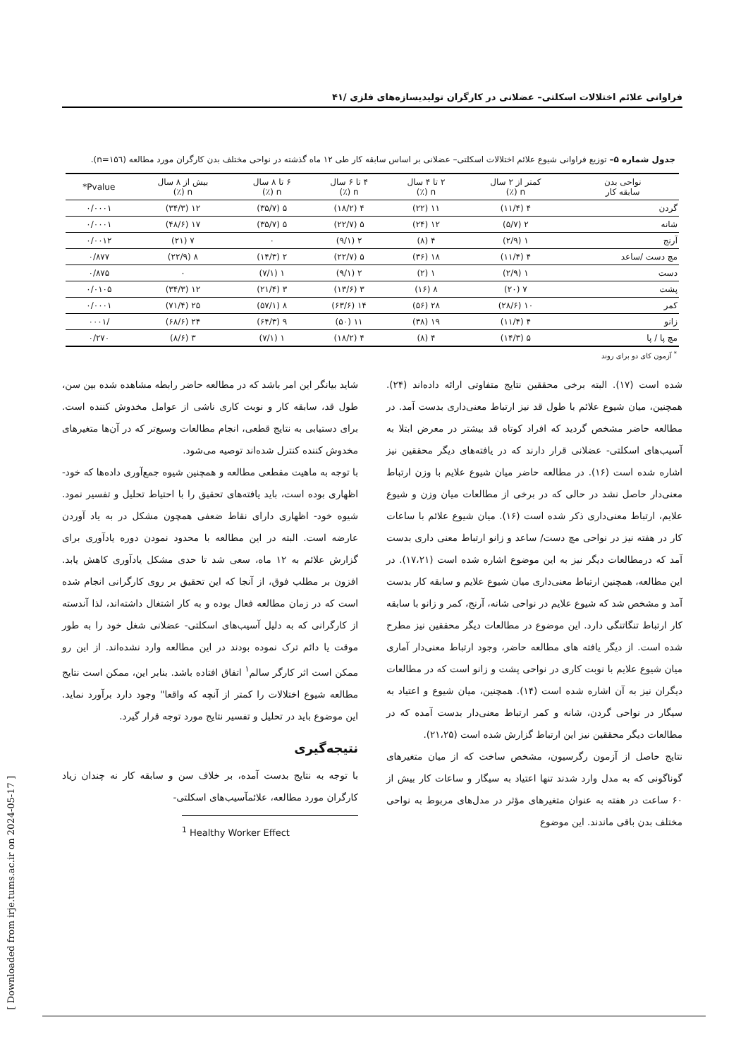فراوانی علائم اختلالات اسکلتی– عضلانی در کارگران تولیدیسازه‌های فلزی /۴۱
جدول شماره ۵– توزیع فراوانی شیوع علائم اختلالات اسکلتی– عضلانی بر اساس سابقه کار طی ۱۲ ماه گذشته در نواحی مختلف بدن کارگران مورد مطالعه (n=۱۵٦).
| نواحی بدن سابقه کار | کمتر از ۲ سال n (٪) | ۲ تا ۴ سال n (٪) | ۴ تا ۶ سال n (٪) | ۶ تا ۸ سال n (٪) | بیش از ۸ سال n (٪) | Pvalue* |
| --- | --- | --- | --- | --- | --- | --- |
| گردن | ۴ (۱۱/۴) | ۱۱ (۲۲) | ۴ (۱۸/۲) | ۵ (۳۵/۷) | ۱۲ (۳۴/۳) | ۰/۰۰۰۱ |
| شانه | ۲ (۵/۷) | ۱۲ (۲۴) | ۵ (۲۲/۷) | ۵ (۳۵/۷) | ۱۷ (۴۸/۶) | ۰/۰۰۰۱ |
| آرنج | ۱ (۲/۹) | ۴ (۸) | ۲ (۹/۱) | ۰ | ۷ (۲۱) | ۰/۰۰۱۲ |
| مچ دست /ساعد | ۴ (۱۱/۴) | ۱۸ (۳۶) | ۵ (۲۲/۷) | ۲ (۱۴/۳) | ۸ (۲۲/۹) | ۰/۸۷۷ |
| دست | ۱ (۲/۹) | ۱ (۲) | ۲ (۹/۱) | ۱ (۷/۱) | ۰ | ۰/۸۷۵ |
| پشت | ۷ (۲۰) | ۸ (۱۶) | ۳ (۱۳/۶) | ۳ (۲۱/۴) | ۱۲ (۳۴/۳) | ۰/۰۱۰۵ |
| کمر | ۱۰ (۲۸/۶) | ۲۸ (۵۶) | ۱۴ (۶۳/۶) | ۸ (۵۷/۱) | ۲۵ (۷۱/۴) | ۰/۰۰۰۱ |
| زانو | ۴ (۱۱/۴) | ۱۹ (۳۸) | ۱۱ (۵۰) | ۹ (۶۴/۳) | ۲۴ (۶۸/۶) | /۰۰۰۱ |
| مچ پا / پا | ۵ (۱۴/۳) | ۴ (۸) | ۴ (۱۸/۲) | ۱ (۷/۱) | ۳ (۸/۶) | ۰/۲۷۰ |
<sup>*</sup> آزمون کای دو برای روند
شده است (۱۷). البته برخی محققین نتایج متفاوتی ارائه داده‌اند (۲۴). همچنین، میان شیوع علائم با طول قد نیز ارتباط معنی‌داری بدست آمد. در مطالعه حاضر مشخص گردید که افراد کوتاه قد بیشتر در معرض ابتلا به آسیب‌های اسکلتی- عضلانی قرار دارند که در یافته‌های دیگر محققین نیز اشاره شده است (۱۶). در مطالعه حاضر میان شیوع علایم با وزن ارتباط معنی‌دار حاصل نشد در حالی که در برخی از مطالعات میان وزن و شیوع علایم، ارتباط معنی‌داری ذکر شده است (۱۶). میان شیوع علائم با ساعات کار در هفته نیز در نواحی مچ دست/ ساعد و زانو ارتباط معنی داری بدست آمد که درمطالعات دیگر نیز به این موضوع اشاره شده است (۱۷،۲۱). در این مطالعه، همچنین ارتباط معنی‌داری میان شیوع علایم و سابقه کار بدست آمد و مشخص شد که شیوع علایم در نواحی شانه، آرنج، کمر و زانو با سابقه کار ارتباط تنگاتنگی دارد. این موضوع در مطالعات دیگر محققین نیز مطرح شده است. از دیگر یافته های مطالعه حاضر، وجود ارتباط معنی‌دار آماری میان شیوع علایم با نوبت کاری در نواحی پشت و زانو است که در مطالعات دیگران نیز به آن اشاره شده است (۱۴). همچنین، میان شیوع و اعتیاد به سیگار در نواحی گردن، شانه و کمر ارتباط معنی‌دار بدست آمده که در مطالعات دیگر محققین نیز این ارتباط گزارش شده است (۲۱،۲۵).
نتایج حاصل از آزمون رگرسیون، مشخص ساخت که از میان متغیرهای گوناگونی که به مدل وارد شدند تنها اعتیاد به سیگار و ساعات کار بیش از ۶۰ ساعت در هفته به عنوان متغیرهای مؤثر در مدل‌های مربوط به نواحی مختلف بدن باقی ماندند. این موضوع
شاید بیانگر این امر باشد که در مطالعه حاضر رابطه مشاهده شده بین سن، طول قد، سابقه کار و نوبت کاری ناشی از عوامل مخدوش کننده است. برای دستیابی به نتایج قطعی، انجام مطالعات وسیع‌تر که در آن‌ها متغیرهای مخدوش کننده کنترل شده‌اند توصیه می‌شود.
با توجه به ماهیت مقطعی مطالعه و همچنین شیوه جمع‌آوری داده‌ها که خود- اظهاری بوده است، باید یافته‌های تحقیق را با احتیاط تحلیل و تفسیر نمود. شیوه خود- اظهاری دارای نقاط ضعفی همچون مشکل در به یاد آوردن عارضه است. البته در این مطالعه با محدود نمودن دوره یادآوری برای گزارش علائم به ۱۲ ماه، سعی شد تا حدی مشکل یادآوری کاهش یابد. افزون بر مطلب فوق، از آنجا که این تحقیق بر روی کارگرانی انجام شده است که در زمان مطالعه فعال بوده و به کار اشتغال داشته‌اند، لذا آندسته از کارگرانی که به دلیل آسیب‌های اسکلتی- عضلانی شغل خود را به طور موقت یا دائم ترک نموده بودند در این مطالعه وارد نشده‌اند. از این رو ممکن است اثر کارگر سالم<sup>۱</sup> اتفاق افتاده باشد. بنابر این، ممکن است نتایج مطالعه شیوع اختلالات را کمتر از آنچه که واقعا" وجود دارد برآورد نماید. این موضوع باید در تحلیل و تفسیر نتایج مورد توجه قرار گیرد.
نتیجه‌گیری
با توجه به نتایج بدست آمده، بر خلاف سن و سابقه کار نه چندان زیاد کارگران مورد مطالعه، علائمآسیب‌های اسکلتی-
<sup>1</sup> Healthy Worker Effect
[ Downloaded from irje.tums.ac.ir on 2024-05-17 ]